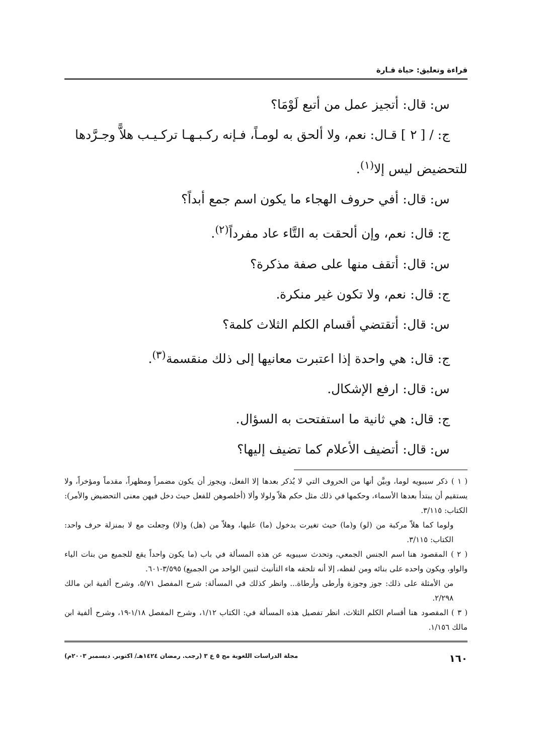قراءة وتعليق: حياة قـارة
س: قال: أتجيز عمل من أتبع لَوْمَا؟
ج: / [ ٢ ] قـال: نعم، ولا ألحق به لومـاً، فـإنه ركـبـهـا تركـيـب هلاًّ وجـرَّدها
للتحضيض ليس إلا<sup>(١)</sup>.
س: قال: أفي حروف الهجاء ما يكون اسم جمع أبداً؟
ج: قال: نعم، وإن ألحقت به التَّاء عاد مفرداً<sup>(٢)</sup>.
س: قال: أتقف منها على صفة مذكرة؟
ج: قال: نعم، ولا تكون غير منكرة.
س: قال: أتقتضي أقسام الكلم الثلاث كلمة؟
ج: قال: هي واحدة إذا اعتبرت معانيها إلى ذلك منقسمة<sup>(٣)</sup>.
س: قال: ارفع الإشكال.
ج: قال: هي ثانية ما استفتحت به السؤال.
س: قال: أتضيف الأعلام كما تضيف إليها؟
( ١ ) ذكر سيبويه لوما، وبيَّن أنها من الحروف التي لا يُذكر بعدها إلا الفعل، ويجوز أن يكون مضمراً ومظهراً، مقدماً ومؤخراً، ولا يستقيم أن يبتدأ بعدها الأسماء، وحكمها في ذلك مثل حكم هلاّ ولولا وألا (أخلصوهن للفعل حيث دخل فيهن معنى التحضيض والأمر): الكتاب: ٣/١١٥.
ولوما كما هلاّ مركبة من (لو) و(ما) حيث تغيرت بدخول (ما) عليها، وهلاّ من (هل) و(لا) وجعلت مع لا بمنزلة حرف واحد: الكتاب: ٣/١١٥.
( ٢ ) المقصود هنا اسم الجنس الجمعي، وتحدث سيبويه عن هذه المسألة في باب (ما يكون واحداً يقع للجميع من بنات الياء والواو، ويكون واحده على بنائه ومن لفظه، إلا أنه تلحقه هاء التأنيث لتبين الواحد من الجميع) ٣/٥٩٥-٦٠١.
من الأمثلة على ذلك: جوز وجوزة وأرطى وأرطاة... وانظر كذلك في المسألة: شرح المفصل ٥/٧١، وشرح ألفية ابن مالك ٢/٢٩٨.
( ٣ ) المقصود هنا أقسام الكلم الثلاث، انظر تفصيل هذه المسألة في: الكتاب ١/١٢، وشرح المفصل ١/١٨-١٩، وشرح ألفية ابن مالك ١/١٥٦.
١٦٠ مجلة الدراسات اللغوية مج ٥ ع ٣ (رجب. رمضان ١٤٢٤هـ/ اكتوبر. ديسمبر ٢٠٠٣م)